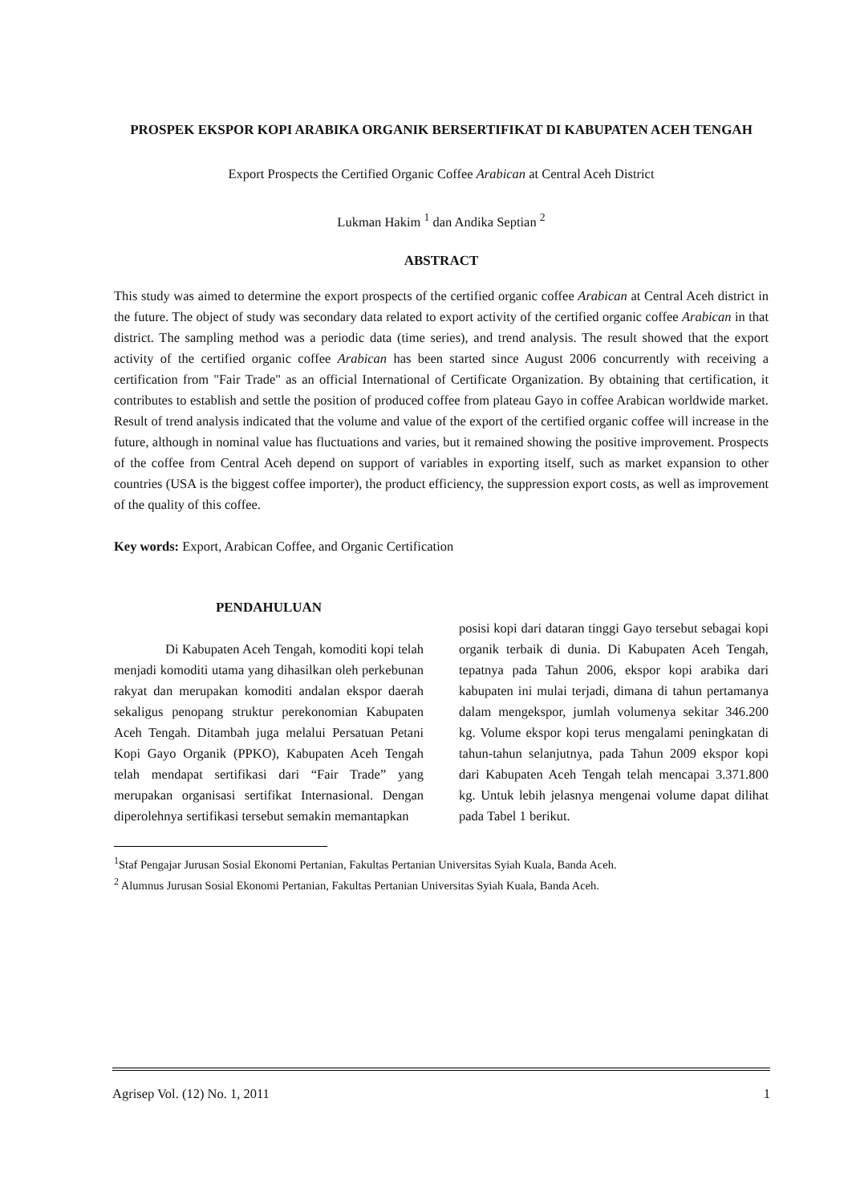PROSPEK EKSPOR KOPI ARABIKA ORGANIK BERSERTIFIKAT DI KABUPATEN ACEH TENGAH
Export Prospects the Certified Organic Coffee Arabican at Central Aceh District
Lukman Hakim <sup>1</sup> dan Andika Septian <sup>2</sup>
ABSTRACT
This study was aimed to determine the export prospects of the certified organic coffee Arabican at Central Aceh district in the future. The object of study was secondary data related to export activity of the certified organic coffee Arabican in that district. The sampling method was a periodic data (time series), and trend analysis. The result showed that the export activity of the certified organic coffee Arabican has been started since August 2006 concurrently with receiving a certification from "Fair Trade" as an official International of Certificate Organization. By obtaining that certification, it contributes to establish and settle the position of produced coffee from plateau Gayo in coffee Arabican worldwide market. Result of trend analysis indicated that the volume and value of the export of the certified organic coffee will increase in the future, although in nominal value has fluctuations and varies, but it remained showing the positive improvement. Prospects of the coffee from Central Aceh depend on support of variables in exporting itself, such as market expansion to other countries (USA is the biggest coffee importer), the product efficiency, the suppression export costs, as well as improvement of the quality of this coffee.
Key words: Export, Arabican Coffee, and Organic Certification
PENDAHULUAN
Di Kabupaten Aceh Tengah, komoditi kopi telah menjadi komoditi utama yang dihasilkan oleh perkebunan rakyat dan merupakan komoditi andalan ekspor daerah sekaligus penopang struktur perekonomian Kabupaten Aceh Tengah. Ditambah juga melalui Persatuan Petani Kopi Gayo Organik (PPKO), Kabupaten Aceh Tengah telah mendapat sertifikasi dari “Fair Trade” yang merupakan organisasi sertifikat Internasional. Dengan diperolehnya sertifikasi tersebut semakin memantapkan
posisi kopi dari dataran tinggi Gayo tersebut sebagai kopi organik terbaik di dunia. Di Kabupaten Aceh Tengah, tepatnya pada Tahun 2006, ekspor kopi arabika dari kabupaten ini mulai terjadi, dimana di tahun pertamanya dalam mengekspor, jumlah volumenya sekitar 346.200 kg. Volume ekspor kopi terus mengalami peningkatan di tahun-tahun selanjutnya, pada Tahun 2009 ekspor kopi dari Kabupaten Aceh Tengah telah mencapai 3.371.800 kg. Untuk lebih jelasnya mengenai volume dapat dilihat pada Tabel 1 berikut.
<sup>1</sup> Staf Pengajar Jurusan Sosial Ekonomi Pertanian, Fakultas Pertanian Universitas Syiah Kuala, Banda Aceh.
<sup>2</sup> Alumnus Jurusan Sosial Ekonomi Pertanian, Fakultas Pertanian Universitas Syiah Kuala, Banda Aceh.
Agrisep Vol. (12) No. 1, 2011 1